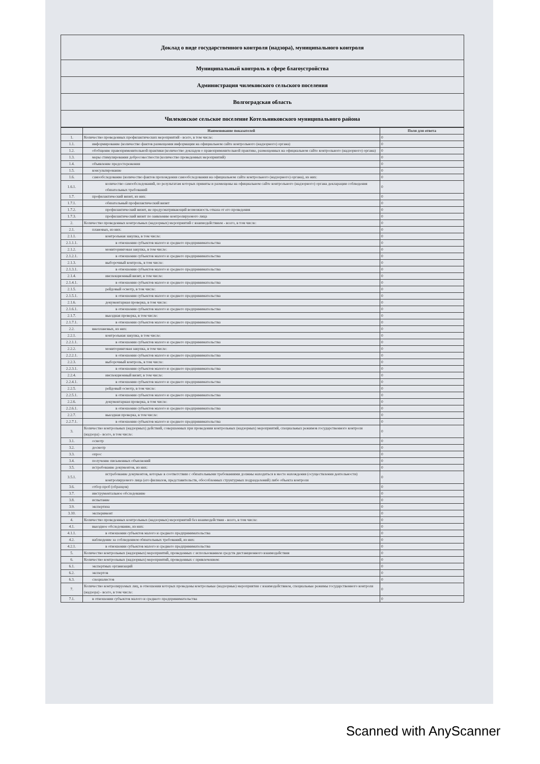Доклад о виде государственного контроля (надзора), муниципального контроля
Муниципальный контроль в сфере благоустройства
Администрация чилековского сельского поселения
Волгоградская область
Чилековское сельское поселение Котельниковского муниципального района
| | Наименование показателей | Поля для ответа |
| --- | --- | --- |
| 1. | Количество проведенных профилактических мероприятий - всего, в том числе: | 0 |
| 1.1. | информирование (количество фактов размещения информации на официальном сайте контрольного (надзорного) органа) | 0 |
| 1.2. | обобщение правоприменительной практики (количество докладов о правоприменительной практике, размещенных на официальном сайте контрольного (надзорного) органа) | 0 |
| 1.3. | меры стимулирования добросовестности (количество проведенных мероприятий) | 0 |
| 1.4. | объявление предостережения | 0 |
| 1.5. | консультирование | 0 |
| 1.6. | самообследование (количество фактов прохождения самообследования на официальном сайте контрольного (надзорного) органа), из них: | 0 |
| 1.6.1. | количество самообследований, по результатам которых приняты и размещены на официальном сайте контрольного (надзорного) органа декларации соблюдения обязательных требований | 0 |
| 1.7. | профилактический визит, из них: | 0 |
| 1.7.1. | обязательный профилактический визит | 0 |
| 1.7.2. | профилактический визит, не предусматривающий возможность отказа от его проведения | 0 |
| 1.7.3. | профилактический визит по заявлению контролируемого лица | 0 |
| 2. | Количество проведенных контрольных (надзорных) мероприятий с взаимодействием - всего, в том числе: | 0 |
| 2.1. | плановых, из них: | 0 |
| 2.1.1. | контрольная закупка, в том числе: | 0 |
| 2.1.1.1. | в отношении субъектов малого и среднего предпринимательства | 0 |
| 2.1.2. | мониторинговая закупка, в том числе: | 0 |
| 2.1.2.1. | в отношении субъектов малого и среднего предпринимательства | 0 |
| 2.1.3. | выборочный контроль, в том числе: | 0 |
| 2.1.3.1. | в отношении субъектов малого и среднего предпринимательства | 0 |
| 2.1.4. | инспекционный визит, в том числе: | 0 |
| 2.1.4.1. | в отношении субъектов малого и среднего предпринимательства | 0 |
| 2.1.5. | рейдовый осмотр, в том числе: | 0 |
| 2.1.5.1. | в отношении субъектов малого и среднего предпринимательства | 0 |
| 2.1.6. | документарная проверка, в том числе: | 0 |
| 2.1.6.1. | в отношении субъектов малого и среднего предпринимательства | 0 |
| 2.1.7. | выездная проверка, в том числе: | 0 |
| 2.1.7.1. | в отношении субъектов малого и среднего предпринимательства | 0 |
| 2.2. | внеплановых, из них: | 0 |
| 2.2.1. | контрольная закупка, в том числе: | 0 |
| 2.2.1.1. | в отношении субъектов малого и среднего предпринимательства | 0 |
| 2.2.2. | мониторинговая закупка, в том числе: | 0 |
| 2.2.2.1. | в отношении субъектов малого и среднего предпринимательства | 0 |
| 2.2.3. | выборочный контроль, в том числе: | 0 |
| 2.2.3.1. | в отношении субъектов малого и среднего предпринимательства | 0 |
| 2.2.4. | инспекционный визит, в том числе: | 0 |
| 2.2.4.1. | в отношении субъектов малого и среднего предпринимательства | 0 |
| 2.2.5. | рейдовый осмотр, в том числе: | 0 |
| 2.2.5.1. | в отношении субъектов малого и среднего предпринимательства | 0 |
| 2.2.6. | документарная проверка, в том числе: | 0 |
| 2.2.6.1. | в отношении субъектов малого и среднего предпринимательства | 0 |
| 2.2.7. | выездная проверка, в том числе: | 0 |
| 2.2.7.1. | в отношении субъектов малого и среднего предпринимательства | 0 |
| 3. | Количество контрольных (надзорных) действий, совершенных при проведении контрольных (надзорных) мероприятий, специальных режимов государственного контроля (надзора) - всего, в том числе: | 0 |
| 3.1. | осмотр | 0 |
| 3.2. | досмотр | 0 |
| 3.3. | опрос | 0 |
| 3.4. | получение письменных объяснений | 0 |
| 3.5. | истребование документов, из них: | 0 |
| 3.5.1. | истребование документов, которые в соответствии с обязательными требованиями должны находиться в месте нахождения (осуществления деятельности) контролируемого лица (его филиалов, представительств, обособленных структурных подразделений) либо объекта контроля | 0 |
| 3.6. | отбор проб (образцов) | 0 |
| 3.7. | инструментальное обследование | 0 |
| 3.8. | испытание | 0 |
| 3.9. | экспертиза | 0 |
| 3.10. | эксперимент | 0 |
| 4. | Количество проведенных контрольных (надзорных) мероприятий без взаимодействия - всего, в том числе: | 0 |
| 4.1. | выездное обследование, из них: | 0 |
| 4.1.1. | в отношении субъектов малого и среднего предпринимательства | 0 |
| 4.2. | наблюдение за соблюдением обязательных требований, из них: | 0 |
| 4.2.1. | в отношении субъектов малого и среднего предпринимательства | 0 |
| 5. | Количество контрольных (надзорных) мероприятий, проведенных с использованием средств дистанционного взаимодействия | 0 |
| 6. | Количество контрольных (надзорных) мероприятий, проведенных с привлечением: | 0 |
| 6.1. | экспертных организаций | 0 |
| 6.2. | экспертов | 0 |
| 6.3. | специалистов | 0 |
| 7. | Количество контролируемых лиц, в отношении которых проведены контрольные (надзорные) мероприятия с взаимодействием, специальные режимы государственного контроля (надзора) - всего, в том числе: | 0 |
| 7.1. | в отношении субъектов малого и среднего предпринимательства | 0 |
Scanned with AnyScanner